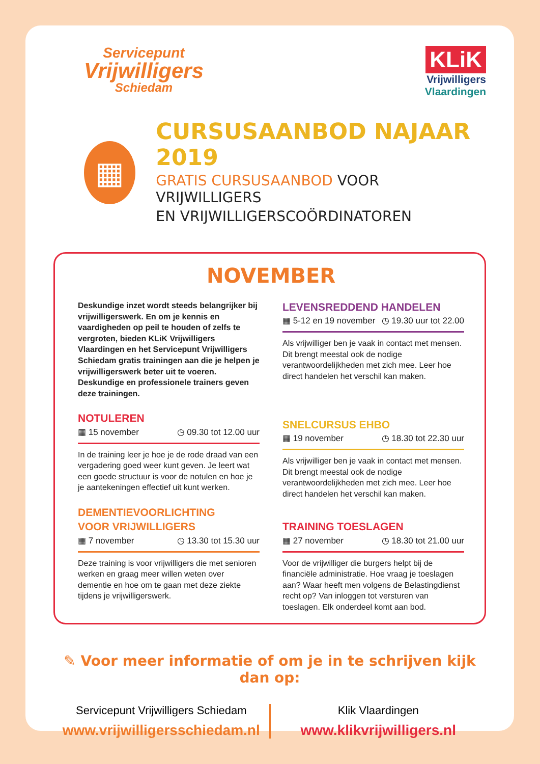Servicepunt
Vrijwilligers
Schiedam
KLiK
Vrijwilligers
Vlaardingen
▦
CURSUSAANBOD NAJAAR 2019
GRATIS CURSUSAANBOD VOOR VRIJWILLIGERS
EN VRIJWILLIGERSCOÖRDINATOREN
NOVEMBER
Deskundige inzet wordt steeds belangrijker bij vrijwilligerswerk. En om je kennis en vaardigheden op peil te houden of zelfs te vergroten, bieden KLiK Vrijwilligers Vlaardingen en het Servicepunt Vrijwilligers Schiedam gratis trainingen aan die je helpen je vrijwilligerswerk beter uit te voeren. Deskundige en professionele trainers geven deze trainingen.
NOTULEREN
▦ 15 november ◷ 09.30 tot 12.00 uur
In de training leer je hoe je de rode draad van een vergadering goed weer kunt geven. Je leert wat een goede structuur is voor de notulen en hoe je je aantekeningen effectief uit kunt werken.
DEMENTIEVOORLICHTING
VOOR VRIJWILLIGERS
▦ 7 november ◷ 13.30 tot 15.30 uur
Deze training is voor vrijwilligers die met senioren werken en graag meer willen weten over dementie en hoe om te gaan met deze ziekte tijdens je vrijwilligerswerk.
LEVENSREDDEND HANDELEN
▦ 5-12 en 19 november ◷ 19.30 uur tot 22.00
Als vrijwilliger ben je vaak in contact met mensen. Dit brengt meestal ook de nodige verantwoordelijkheden met zich mee. Leer hoe direct handelen het verschil kan maken.
SNELCURSUS EHBO
▦ 19 november ◷ 18.30 tot 22.30 uur
Als vrijwilliger ben je vaak in contact met mensen. Dit brengt meestal ook de nodige verantwoordelijkheden met zich mee. Leer hoe direct handelen het verschil kan maken.
TRAINING TOESLAGEN
▦ 27 november ◷ 18.30 tot 21.00 uur
Voor de vrijwilliger die burgers helpt bij de financiële administratie. Hoe vraag je toeslagen aan? Waar heeft men volgens de Belastingdienst recht op? Van inloggen tot versturen van toeslagen. Elk onderdeel komt aan bod.
✎ Voor meer informatie of om je in te schrijven kijk dan op:
Servicepunt Vrijwilligers Schiedam
www.vrijwilligersschiedam.nl
Klik Vlaardingen
www.klikvrijwilligers.nl